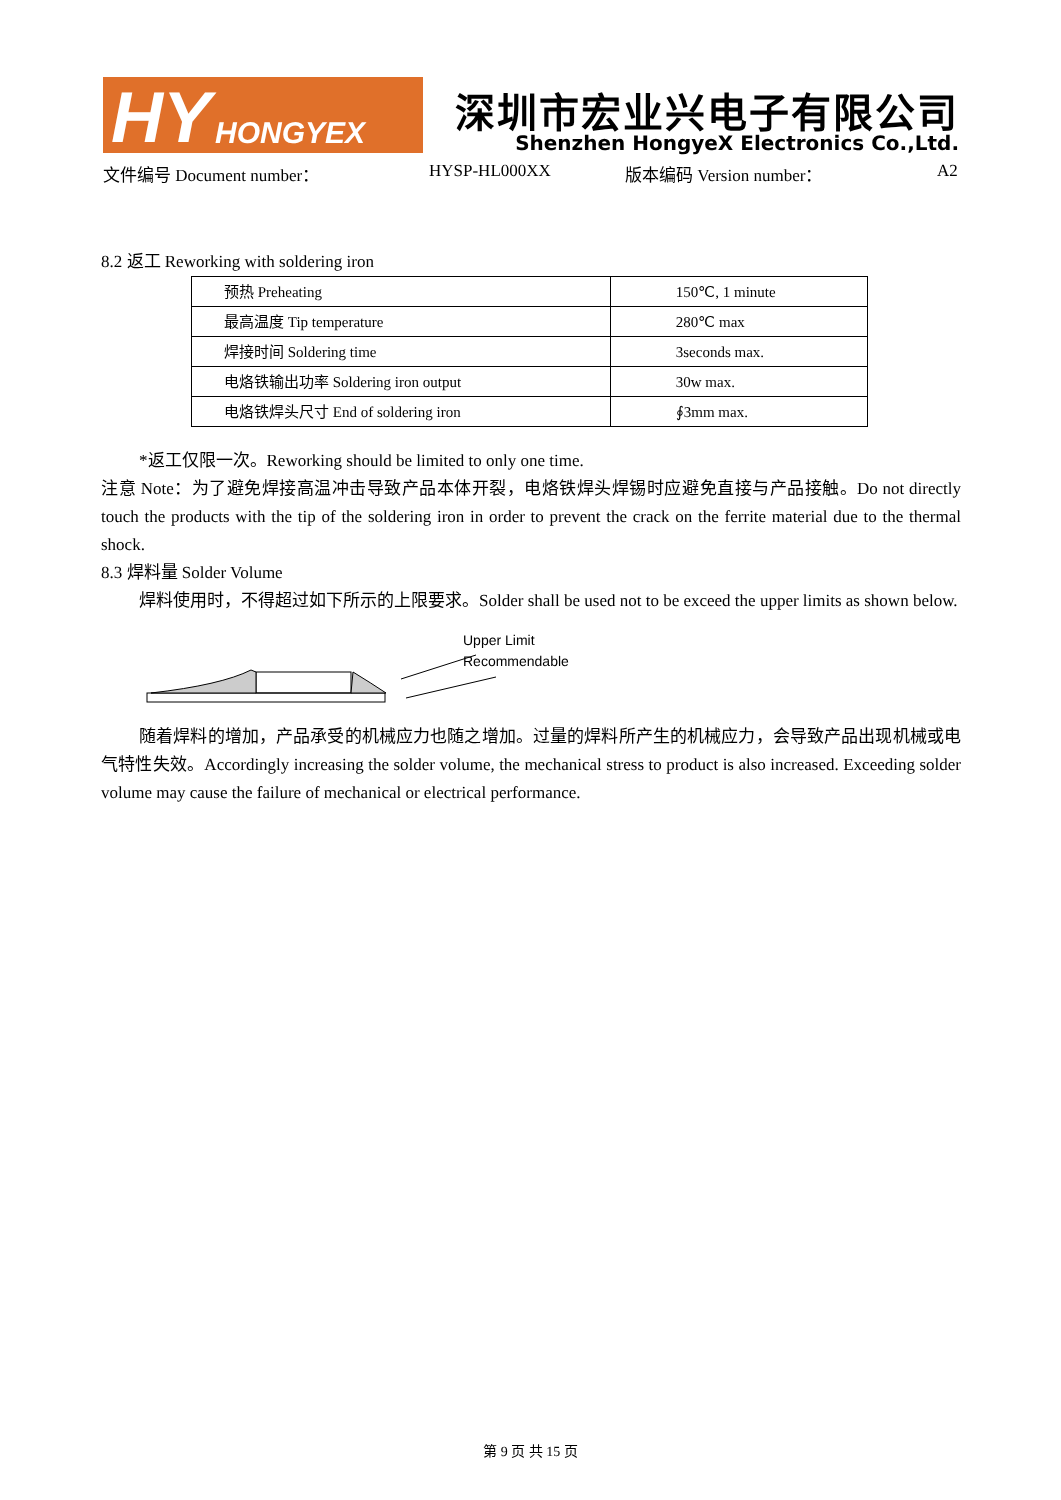HY HONGYEX
深圳市宏业兴电子有限公司
Shenzhen HongyeX Electronics Co.,Ltd.
文件编号 Document number： HYSP-HL000XX 版本编码 Version number： A2
8.2 返工 Reworking with soldering iron
| 预热 Preheating | 150℃, 1 minute |
| 最高温度 Tip temperature | 280℃ max |
| 焊接时间 Soldering time | 3seconds max. |
| 电烙铁输出功率 Soldering iron output | 30w max. |
| 电烙铁焊头尺寸 End of soldering iron | ∮3mm max. |
*返工仅限一次。Reworking should be limited to only one time.
注意 Note：为了避免焊接高温冲击导致产品本体开裂，电烙铁焊头焊锡时应避免直接与产品接触。Do not directly touch the products with the tip of the soldering iron in order to prevent the crack on the ferrite material due to the thermal shock.
8.3 焊料量 Solder Volume
焊料使用时，不得超过如下所示的上限要求。Solder shall be used not to be exceed the upper limits as shown below.
Upper Limit
Recommendable
随着焊料的增加，产品承受的机械应力也随之增加。过量的焊料所产生的机械应力，会导致产品出现机械或电气特性失效。Accordingly increasing the solder volume, the mechanical stress to product is also increased. Exceeding solder volume may cause the failure of mechanical or electrical performance.
第 9 页 共 15 页